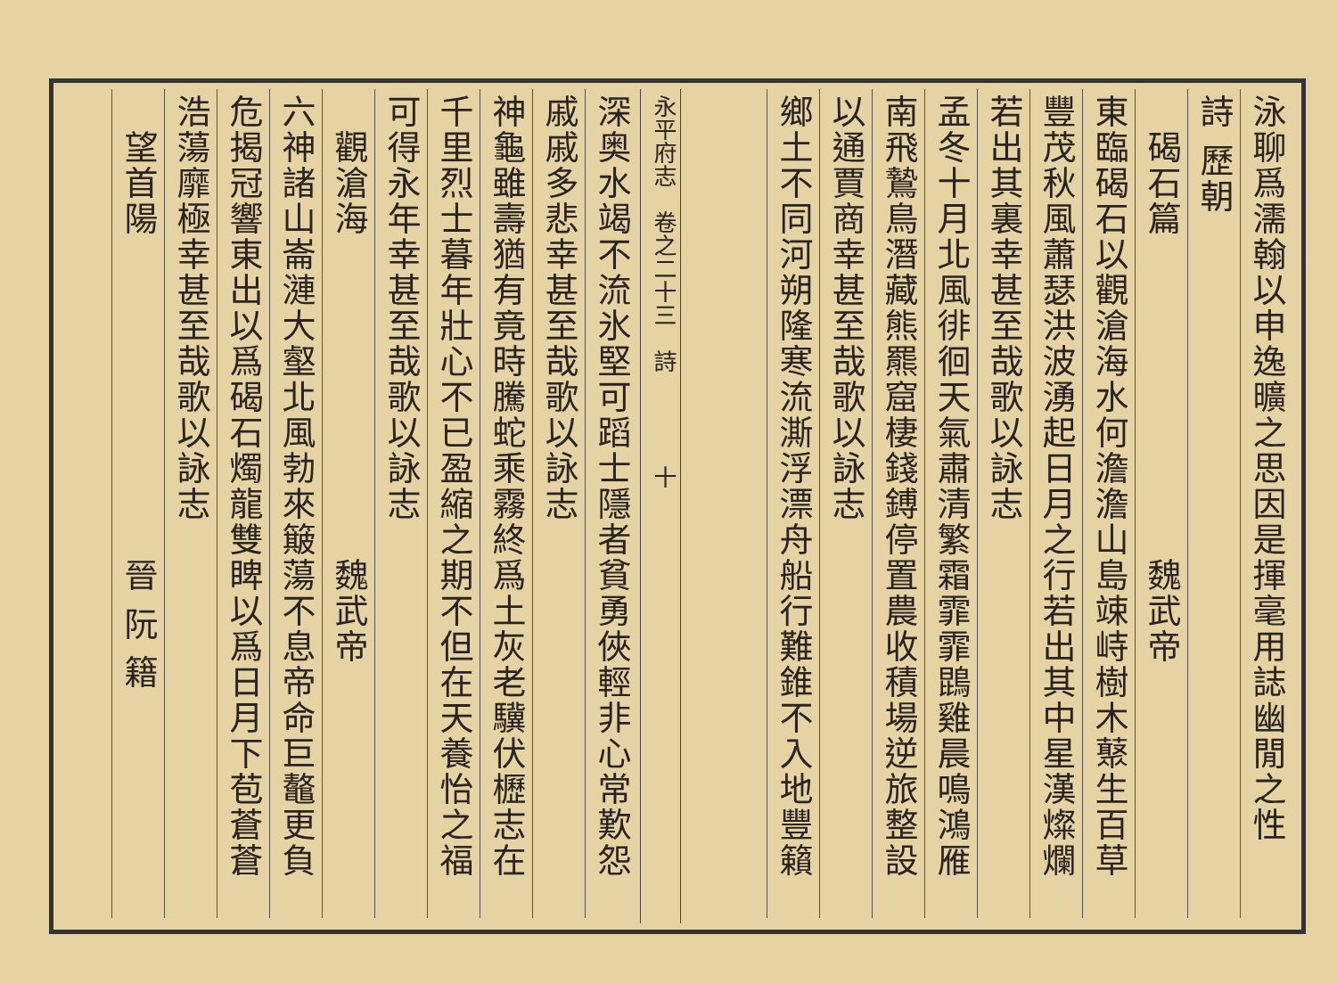泳聊爲濡翰以申逸曠之思因是揮毫用誌幽閒之性
詩 歷朝
　碣石篇　　　　　　　　　魏武帝
東臨碣石以觀滄海水何澹澹山島竦峙樹木藂生百草
豐茂秋風蕭瑟洪波湧起日月之行若出其中星漢燦爛
若出其裏幸甚至哉歌以詠志
孟冬十月北風徘徊天氣肅清繁霜霏霏鵾雞晨鳴鴻雁
南飛鷙鳥潛藏熊羆窟棲錢鎛停置農收積場逆旅整設
以通賈商幸甚至哉歌以詠志
鄉土不同河朔隆寒流澌浮漂舟船行難錐不入地豐籟
永平府志　卷之二十三　詩　　　　十
深奥水竭不流氷堅可蹈士隱者貧勇俠輕非心常歎怨
戚戚多悲幸甚至哉歌以詠志
神龜雖壽猶有竟時騰蛇乘霧終爲土灰老驥伏櫪志在
千里烈士暮年壯心不已盈縮之期不但在天養怡之福
可得永年幸甚至哉歌以詠志
　觀滄海　　　　　　　　　魏武帝
六神諸山崙漣大壑北風勃來簸蕩不息帝命巨鼇更負
危揭冠響東出以爲碣石燭龍雙睥以爲日月下苞蒼蒼
浩蕩靡極幸甚至哉歌以詠志
　望首陽　　　　　　　　　晉 阮 籍